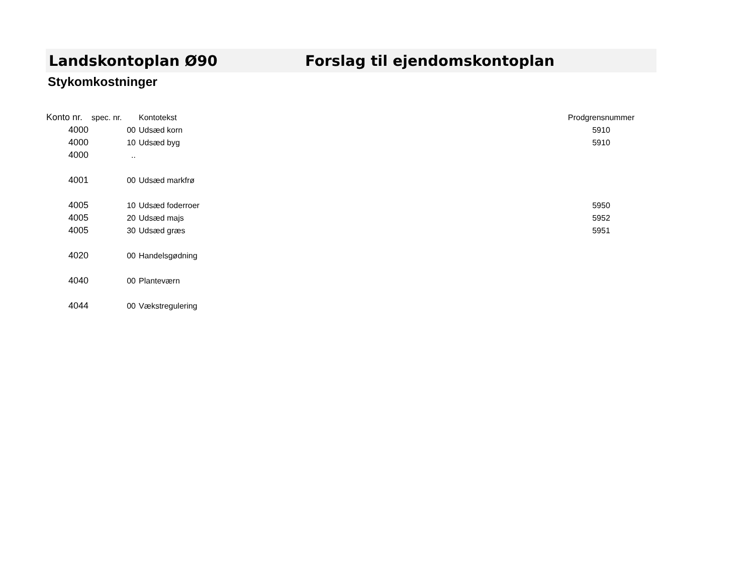Landskontoplan Ø90 Forslag til ejendomskontoplan
Stykomkostninger
| Konto nr. | spec. nr. | Kontotekst | Prodgrensnummer |
| --- | --- | --- | --- |
| 4000 | 00 | Udsæd korn | 5910 |
| 4000 | 10 | Udsæd byg | 5910 |
| 4000 | .. | | |
| 4001 | 00 | Udsæd markfrø | |
| 4005 | 10 | Udsæd foderroer | 5950 |
| 4005 | 20 | Udsæd majs | 5952 |
| 4005 | 30 | Udsæd græs | 5951 |
| 4020 | 00 | Handelsgødning | |
| 4040 | 00 | Planteværn | |
| 4044 | 00 | Vækstregulering | |